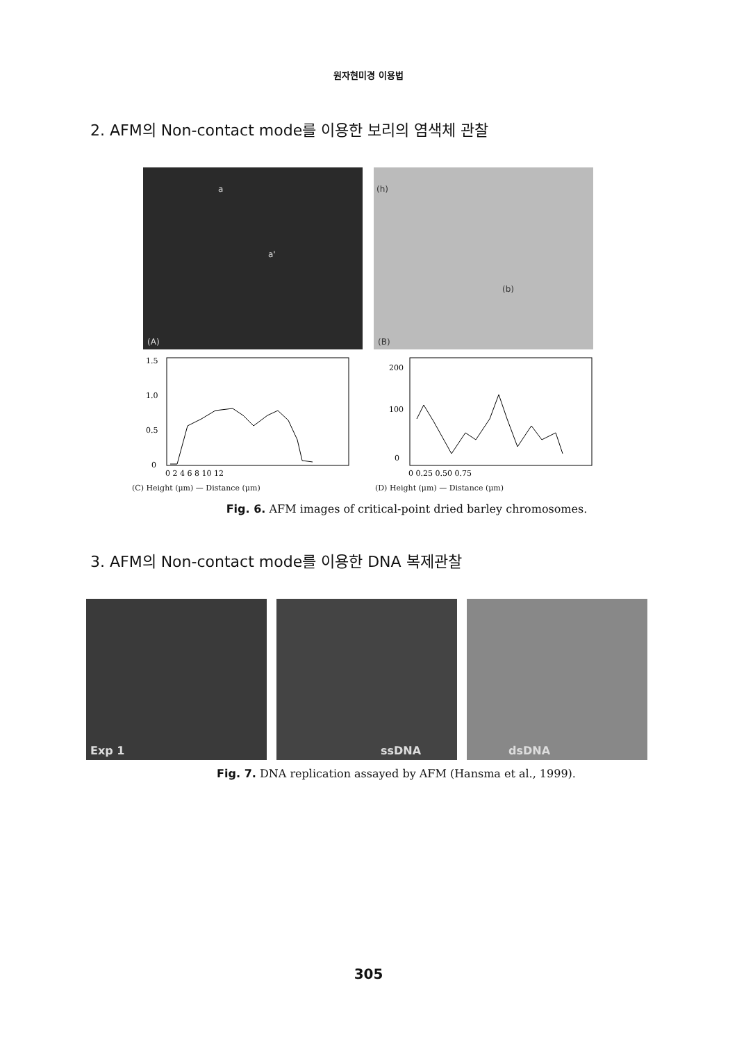원자현미경 이용법
2. AFM의 Non-contact mode를 이용한 보리의 염색체 관찰
a a' (A) (h) (b) (B)
1.5
1.0
0.5
0
0 2 4 6 8 10 12
(C) Height (μm) — Distance (μm)
200
100
0
0 0.25 0.50 0.75
(D) Height (μm) — Distance (μm)
Fig. 6. AFM images of critical-point dried barley chromosomes.
3. AFM의 Non-contact mode를 이용한 DNA 복제관찰
Exp 1 ssDNA dsDNA
Fig. 7. DNA replication assayed by AFM (Hansma et al., 1999).
305